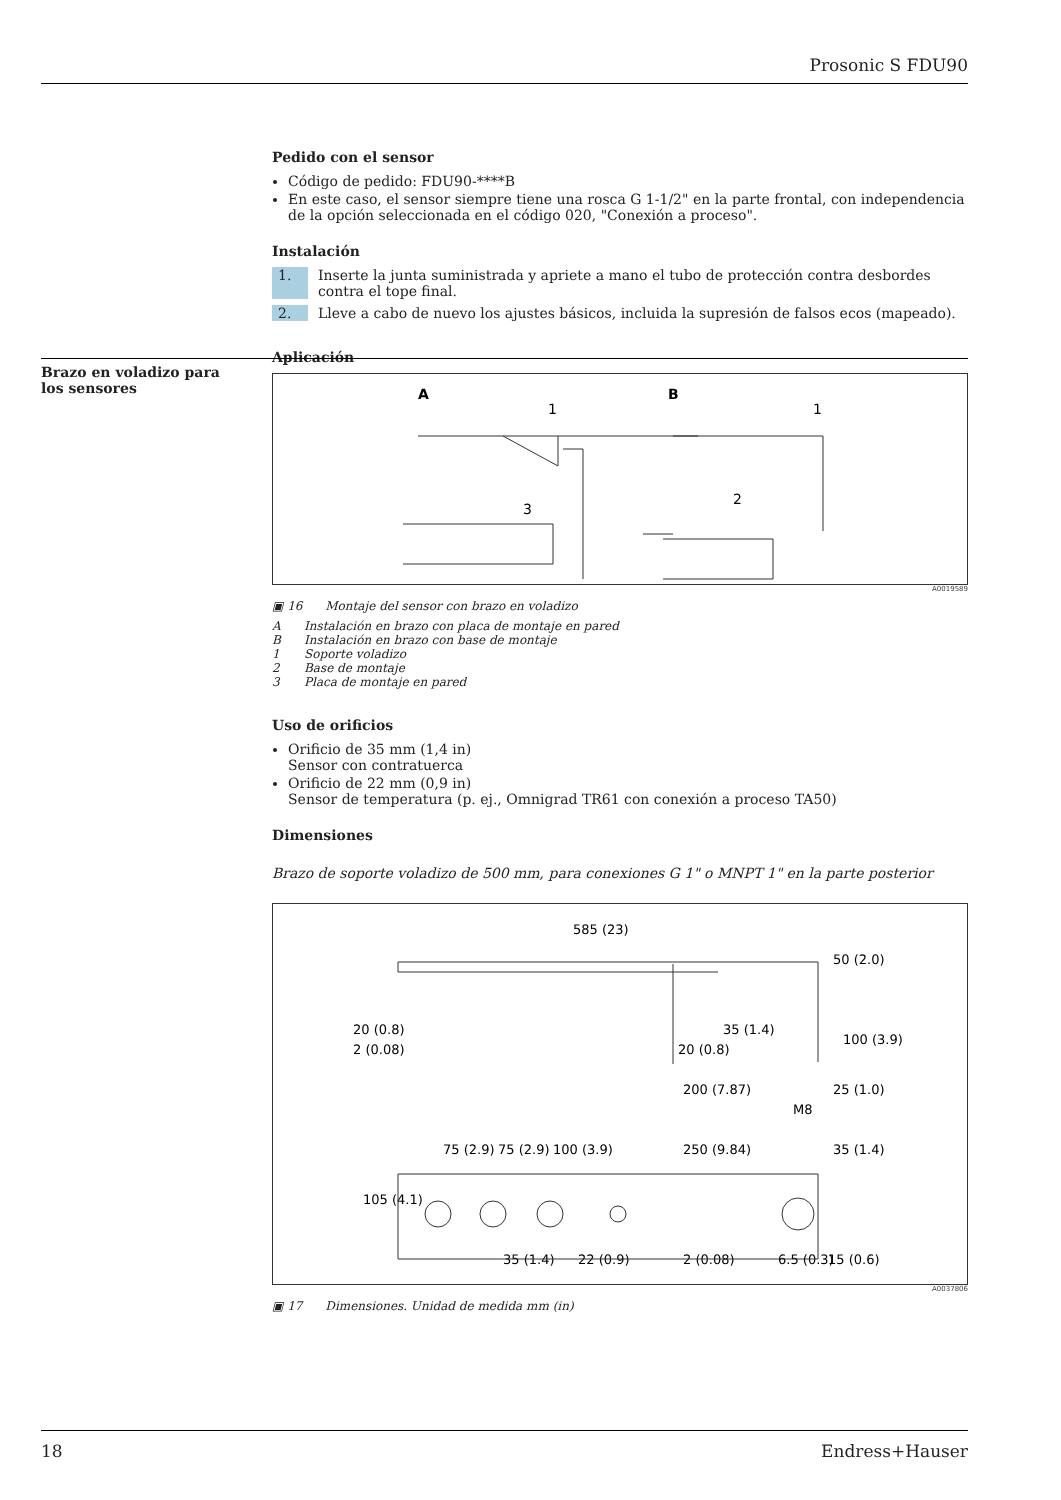Prosonic S FDU90
Pedido con el sensor
Código de pedido: FDU90-****B
En este caso, el sensor siempre tiene una rosca G 1-1/2" en la parte frontal, con independencia de la opción seleccionada en el código 020, "Conexión a proceso".
Instalación
1. Inserte la junta suministrada y apriete a mano el tubo de protección contra desbordes contra el tope final.
2. Lleve a cabo de nuevo los ajustes básicos, incluida la supresión de falsos ecos (mapeado).
Aplicación
A
B
1
1
3
2
A0019589
▣ 16 Montaje del sensor con brazo en voladizo
A Instalación en brazo con placa de montaje en pared
B Instalación en brazo con base de montaje
1 Soporte voladizo
2 Base de montaje
3 Placa de montaje en pared
Uso de orificios
Orificio de 35 mm (1,4 in)
Sensor con contratuerca
Orificio de 22 mm (0,9 in)
Sensor de temperatura (p. ej., Omnigrad TR61 con conexión a proceso TA50)
Dimensiones
Brazo de soporte voladizo de 500 mm, para conexiones G 1" o MNPT 1" en la parte posterior
585 (23)
35 (1.4)
20 (0.8)
200 (7.87)
M8
75 (2.9)
75 (2.9)
100 (3.9)
250 (9.84)
35 (1.4)
105 (4.1)
35 (1.4)
22 (0.9)
2 (0.08)
6.5 (0.3)
15 (0.6)
50 (2.0)
100 (3.9)
25 (1.0)
20 (0.8)
2 (0.08)
A0037806
▣ 17 Dimensiones. Unidad de medida mm (in)
Brazo en voladizo para los sensores
18 Endress+Hauser